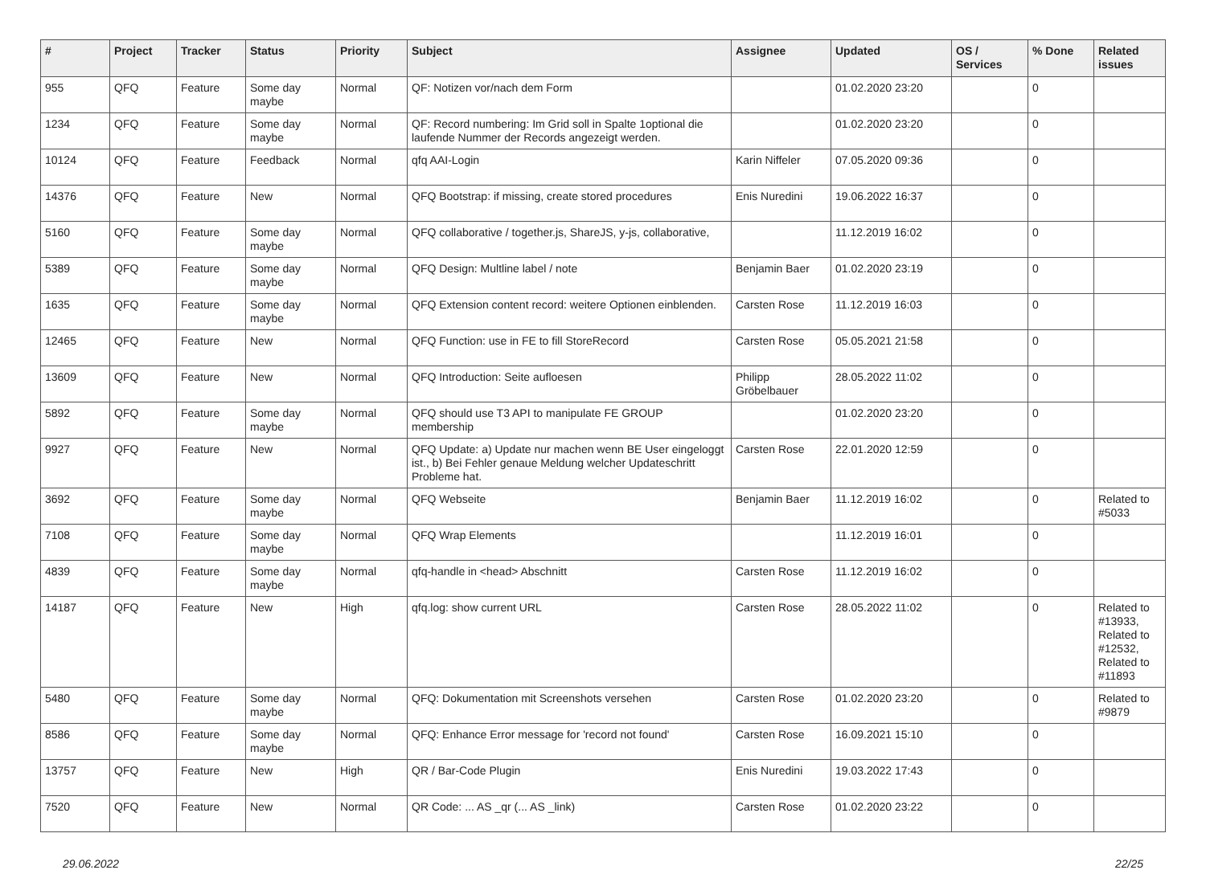| # | Project | Tracker | Status | Priority | Subject | Assignee | Updated | OS / Services | % Done | Related issues |
| --- | --- | --- | --- | --- | --- | --- | --- | --- | --- | --- |
| 955 | QFQ | Feature | Some day maybe | Normal | QF: Notizen vor/nach dem Form | | 01.02.2020 23:20 | | 0 | |
| 1234 | QFQ | Feature | Some day maybe | Normal | QF: Record numbering: Im Grid soll in Spalte 1optional die laufende Nummer der Records angezeigt werden. | | 01.02.2020 23:20 | | 0 | |
| 10124 | QFQ | Feature | Feedback | Normal | qfq AAI-Login | Karin Niffeler | 07.05.2020 09:36 | | 0 | |
| 14376 | QFQ | Feature | New | Normal | QFQ Bootstrap: if missing, create stored procedures | Enis Nuredini | 19.06.2022 16:37 | | 0 | |
| 5160 | QFQ | Feature | Some day maybe | Normal | QFQ collaborative / together.js, ShareJS, y-js, collaborative, | | 11.12.2019 16:02 | | 0 | |
| 5389 | QFQ | Feature | Some day maybe | Normal | QFQ Design: Multline label / note | Benjamin Baer | 01.02.2020 23:19 | | 0 | |
| 1635 | QFQ | Feature | Some day maybe | Normal | QFQ Extension content record: weitere Optionen einblenden. | Carsten Rose | 11.12.2019 16:03 | | 0 | |
| 12465 | QFQ | Feature | New | Normal | QFQ Function: use in FE to fill StoreRecord | Carsten Rose | 05.05.2021 21:58 | | 0 | |
| 13609 | QFQ | Feature | New | Normal | QFQ Introduction: Seite aufloesen | Philipp Gröbelbauer | 28.05.2022 11:02 | | 0 | |
| 5892 | QFQ | Feature | Some day maybe | Normal | QFQ should use T3 API to manipulate FE GROUP membership | | 01.02.2020 23:20 | | 0 | |
| 9927 | QFQ | Feature | New | Normal | QFQ Update: a) Update nur machen wenn BE User eingeloggt ist., b) Bei Fehler genaue Meldung welcher Updateschritt Probleme hat. | Carsten Rose | 22.01.2020 12:59 | | 0 | |
| 3692 | QFQ | Feature | Some day maybe | Normal | QFQ Webseite | Benjamin Baer | 11.12.2019 16:02 | | 0 | Related to #5033 |
| 7108 | QFQ | Feature | Some day maybe | Normal | QFQ Wrap Elements | | 11.12.2019 16:01 | | 0 | |
| 4839 | QFQ | Feature | Some day maybe | Normal | qfq-handle in <head> Abschnitt | Carsten Rose | 11.12.2019 16:02 | | 0 | |
| 14187 | QFQ | Feature | New | High | qfq.log: show current URL | Carsten Rose | 28.05.2022 11:02 | | 0 | Related to #13933, Related to #12532, Related to #11893 |
| 5480 | QFQ | Feature | Some day maybe | Normal | QFQ: Dokumentation mit Screenshots versehen | Carsten Rose | 01.02.2020 23:20 | | 0 | Related to #9879 |
| 8586 | QFQ | Feature | Some day maybe | Normal | QFQ: Enhance Error message for 'record not found' | Carsten Rose | 16.09.2021 15:10 | | 0 | |
| 13757 | QFQ | Feature | New | High | QR / Bar-Code Plugin | Enis Nuredini | 19.03.2022 17:43 | | 0 | |
| 7520 | QFQ | Feature | New | Normal | QR Code: ... AS _qr (... AS _link) | Carsten Rose | 01.02.2020 23:22 | | 0 | |
29.06.2022 22/25